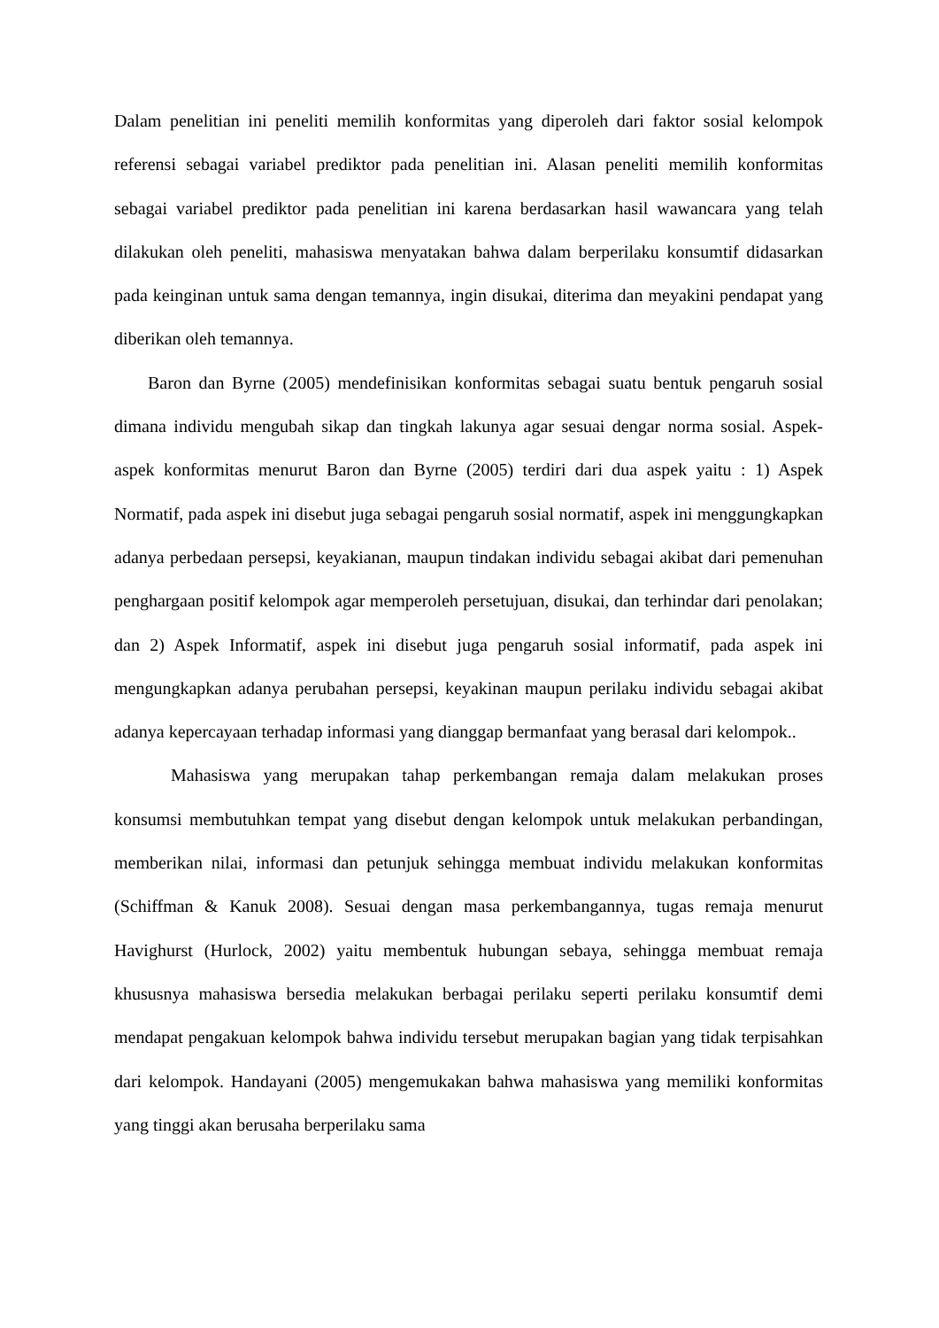Dalam penelitian ini peneliti memilih konformitas yang diperoleh dari faktor sosial kelompok referensi sebagai variabel prediktor pada penelitian ini. Alasan peneliti memilih konformitas sebagai variabel prediktor pada penelitian ini karena berdasarkan hasil wawancara yang telah dilakukan oleh peneliti, mahasiswa menyatakan bahwa dalam berperilaku konsumtif didasarkan pada keinginan untuk sama dengan temannya, ingin disukai, diterima dan meyakini pendapat yang diberikan oleh temannya.
Baron dan Byrne (2005) mendefinisikan konformitas sebagai suatu bentuk pengaruh sosial dimana individu mengubah sikap dan tingkah lakunya agar sesuai dengar norma sosial. Aspek-aspek konformitas menurut Baron dan Byrne (2005) terdiri dari dua aspek yaitu : 1) Aspek Normatif, pada aspek ini disebut juga sebagai pengaruh sosial normatif, aspek ini menggungkapkan adanya perbedaan persepsi, keyakianan, maupun tindakan individu sebagai akibat dari pemenuhan penghargaan positif kelompok agar memperoleh persetujuan, disukai, dan terhindar dari penolakan; dan 2) Aspek Informatif, aspek ini disebut juga pengaruh sosial informatif, pada aspek ini mengungkapkan adanya perubahan persepsi, keyakinan maupun perilaku individu sebagai akibat adanya kepercayaan terhadap informasi yang dianggap bermanfaat yang berasal dari kelompok..
Mahasiswa yang merupakan tahap perkembangan remaja dalam melakukan proses konsumsi membutuhkan tempat yang disebut dengan kelompok untuk melakukan perbandingan, memberikan nilai, informasi dan petunjuk sehingga membuat individu melakukan konformitas (Schiffman & Kanuk 2008). Sesuai dengan masa perkembangannya, tugas remaja menurut Havighurst (Hurlock, 2002) yaitu membentuk hubungan sebaya, sehingga membuat remaja khususnya mahasiswa bersedia melakukan berbagai perilaku seperti perilaku konsumtif demi mendapat pengakuan kelompok bahwa individu tersebut merupakan bagian yang tidak terpisahkan dari kelompok. Handayani (2005) mengemukakan bahwa mahasiswa yang memiliki konformitas yang tinggi akan berusaha berperilaku sama